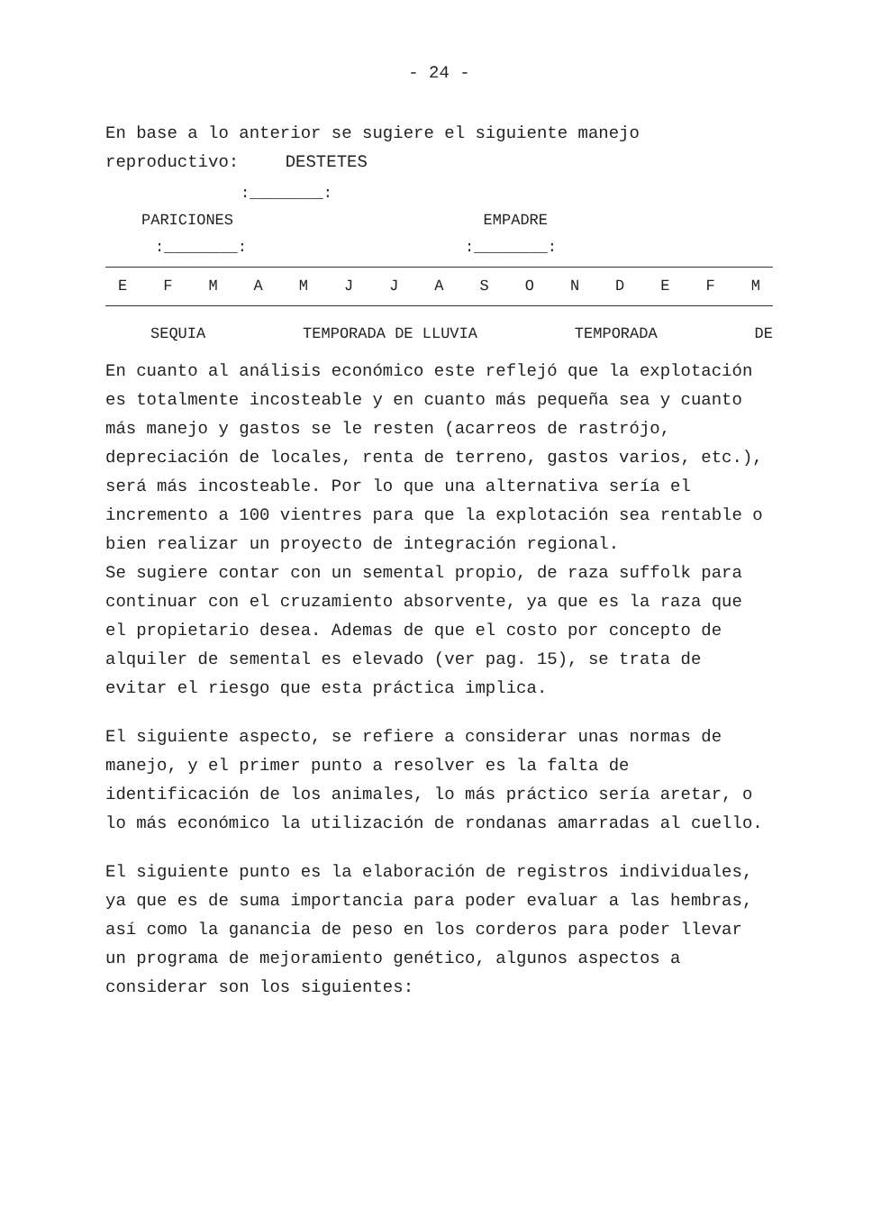- 24 -
En base a lo anterior se sugiere el siguiente manejo reproductivo: DESTETES
:________:
PARICIONES EMPADRE
:________::________:
E F M A M J J A S O N D E F M
SEQUIA TEMPORADA DE LLUVIA TEMPORADA DE
En cuanto al análisis económico este reflejó que la explotación es totalmente incosteable y en cuanto más pequeña sea y cuanto más manejo y gastos se le resten (acarreos de rastrójo, depreciación de locales, renta de terreno, gastos varios, etc.), será más incosteable. Por lo que una alternativa sería el incremento a 100 vientres para que la explotación sea rentable o bien realizar un proyecto de integración regional.
Se sugiere contar con un semental propio, de raza suffolk para continuar con el cruzamiento absorvente, ya que es la raza que el propietario desea. Ademas de que el costo por concepto de alquiler de semental es elevado (ver pag. 15), se trata de evitar el riesgo que esta práctica implica.
El siguiente aspecto, se refiere a considerar unas normas de manejo, y el primer punto a resolver es la falta de identificación de los animales, lo más práctico sería aretar, o lo más económico la utilización de rondanas amarradas al cuello.
El siguiente punto es la elaboración de registros individuales, ya que es de suma importancia para poder evaluar a las hembras, así como la ganancia de peso en los corderos para poder llevar un programa de mejoramiento genético, algunos aspectos a considerar son los siguientes: